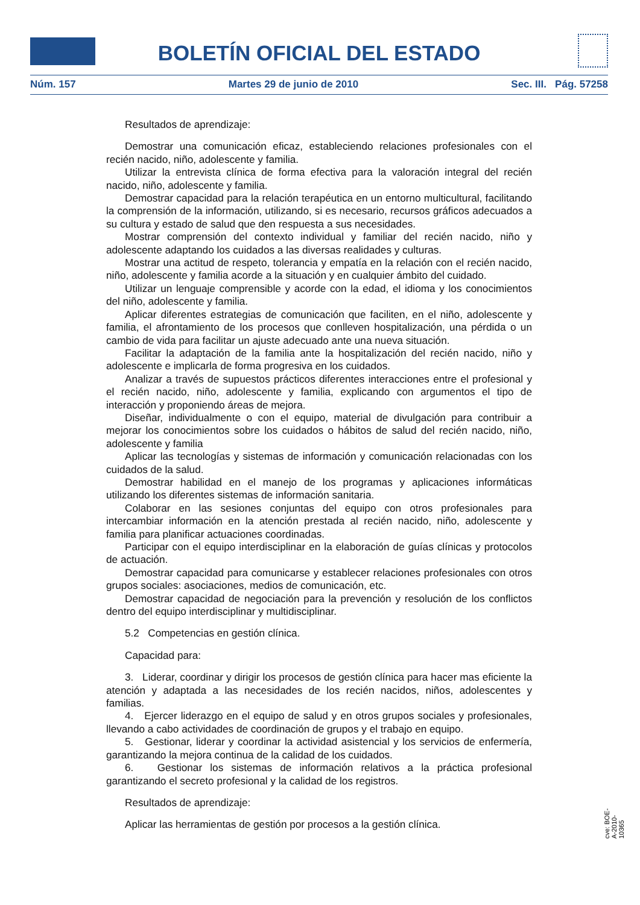BOLETÍN OFICIAL DEL ESTADO
Núm. 157 Martes 29 de junio de 2010 Sec. III. Pág. 57258
Resultados de aprendizaje:
Demostrar una comunicación eficaz, estableciendo relaciones profesionales con el recién nacido, niño, adolescente y familia.
Utilizar la entrevista clínica de forma efectiva para la valoración integral del recién nacido, niño, adolescente y familia.
Demostrar capacidad para la relación terapéutica en un entorno multicultural, facilitando la comprensión de la información, utilizando, si es necesario, recursos gráficos adecuados a su cultura y estado de salud que den respuesta a sus necesidades.
Mostrar comprensión del contexto individual y familiar del recién nacido, niño y adolescente adaptando los cuidados a las diversas realidades y culturas.
Mostrar una actitud de respeto, tolerancia y empatía en la relación con el recién nacido, niño, adolescente y familia acorde a la situación y en cualquier ámbito del cuidado.
Utilizar un lenguaje comprensible y acorde con la edad, el idioma y los conocimientos del niño, adolescente y familia.
Aplicar diferentes estrategias de comunicación que faciliten, en el niño, adolescente y familia, el afrontamiento de los procesos que conlleven hospitalización, una pérdida o un cambio de vida para facilitar un ajuste adecuado ante una nueva situación.
Facilitar la adaptación de la familia ante la hospitalización del recién nacido, niño y adolescente e implicarla de forma progresiva en los cuidados.
Analizar a través de supuestos prácticos diferentes interacciones entre el profesional y el recién nacido, niño, adolescente y familia, explicando con argumentos el tipo de interacción y proponiendo áreas de mejora.
Diseñar, individualmente o con el equipo, material de divulgación para contribuir a mejorar los conocimientos sobre los cuidados o hábitos de salud del recién nacido, niño, adolescente y familia
Aplicar las tecnologías y sistemas de información y comunicación relacionadas con los cuidados de la salud.
Demostrar habilidad en el manejo de los programas y aplicaciones informáticas utilizando los diferentes sistemas de información sanitaria.
Colaborar en las sesiones conjuntas del equipo con otros profesionales para intercambiar información en la atención prestada al recién nacido, niño, adolescente y familia para planificar actuaciones coordinadas.
Participar con el equipo interdisciplinar en la elaboración de guías clínicas y protocolos de actuación.
Demostrar capacidad para comunicarse y establecer relaciones profesionales con otros grupos sociales: asociaciones, medios de comunicación, etc.
Demostrar capacidad de negociación para la prevención y resolución de los conflictos dentro del equipo interdisciplinar y multidisciplinar.
5.2 Competencias en gestión clínica.
Capacidad para:
3. Liderar, coordinar y dirigir los procesos de gestión clínica para hacer mas eficiente la atención y adaptada a las necesidades de los recién nacidos, niños, adolescentes y familias.
4. Ejercer liderazgo en el equipo de salud y en otros grupos sociales y profesionales, llevando a cabo actividades de coordinación de grupos y el trabajo en equipo.
5. Gestionar, liderar y coordinar la actividad asistencial y los servicios de enfermería, garantizando la mejora continua de la calidad de los cuidados.
6. Gestionar los sistemas de información relativos a la práctica profesional garantizando el secreto profesional y la calidad de los registros.
Resultados de aprendizaje:
Aplicar las herramientas de gestión por procesos a la gestión clínica.
cve: BOE-A-2010-10365